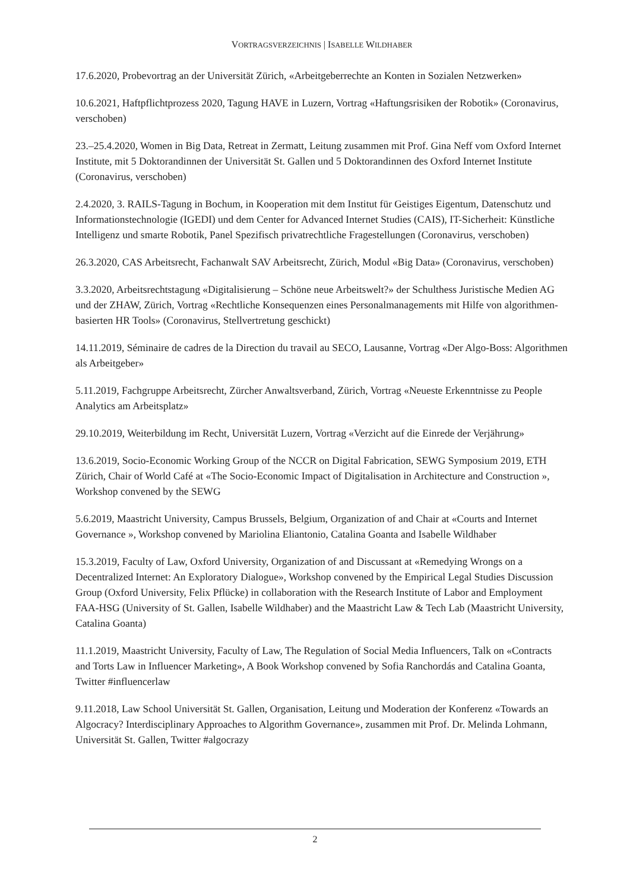VORTRAGSVERZEICHNIS | ISABELLE WILDHABER
17.6.2020, Probevortrag an der Universität Zürich, «Arbeitgeberrechte an Konten in Sozialen Netzwerken»
10.6.2021, Haftpflichtprozess 2020, Tagung HAVE in Luzern, Vortrag «Haftungsrisiken der Robotik» (Coronavirus, verschoben)
23.–25.4.2020, Women in Big Data, Retreat in Zermatt, Leitung zusammen mit Prof. Gina Neff vom Oxford Internet Institute, mit 5 Doktorandinnen der Universität St. Gallen und 5 Doktorandinnen des Oxford Internet Institute (Coronavirus, verschoben)
2.4.2020, 3. RAILS-Tagung in Bochum, in Kooperation mit dem Institut für Geistiges Eigentum, Datenschutz und Informationstechnologie (IGEDI) und dem Center for Advanced Internet Studies (CAIS), IT-Sicherheit: Künstliche Intelligenz und smarte Robotik, Panel Spezifisch privatrechtliche Fragestellungen (Coronavirus, verschoben)
26.3.2020, CAS Arbeitsrecht, Fachanwalt SAV Arbeitsrecht, Zürich, Modul «Big Data» (Coronavirus, verschoben)
3.3.2020, Arbeitsrechtstagung «Digitalisierung – Schöne neue Arbeitswelt?» der Schulthess Juristische Medien AG und der ZHAW, Zürich, Vortrag «Rechtliche Konsequenzen eines Personalmanagements mit Hilfe von algorithmen-basierten HR Tools» (Coronavirus, Stellvertretung geschickt)
14.11.2019, Séminaire de cadres de la Direction du travail au SECO, Lausanne, Vortrag «Der Algo-Boss: Algorithmen als Arbeitgeber»
5.11.2019, Fachgruppe Arbeitsrecht, Zürcher Anwaltsverband, Zürich, Vortrag «Neueste Erkenntnisse zu People Analytics am Arbeitsplatz»
29.10.2019, Weiterbildung im Recht, Universität Luzern, Vortrag «Verzicht auf die Einrede der Verjährung»
13.6.2019, Socio-Economic Working Group of the NCCR on Digital Fabrication, SEWG Symposium 2019, ETH Zürich, Chair of World Café at «The Socio-Economic Impact of Digitalisation in Architecture and Construction », Workshop convened by the SEWG
5.6.2019, Maastricht University, Campus Brussels, Belgium, Organization of and Chair at «Courts and Internet Governance », Workshop convened by Mariolina Eliantonio, Catalina Goanta and Isabelle Wildhaber
15.3.2019, Faculty of Law, Oxford University, Organization of and Discussant at «Remedying Wrongs on a Decentralized Internet: An Exploratory Dialogue», Workshop convened by the Empirical Legal Studies Discussion Group (Oxford University, Felix Pflücke) in collaboration with the Research Institute of Labor and Employment FAA-HSG (University of St. Gallen, Isabelle Wildhaber) and the Maastricht Law & Tech Lab (Maastricht University, Catalina Goanta)
11.1.2019, Maastricht University, Faculty of Law, The Regulation of Social Media Influencers, Talk on «Contracts and Torts Law in Influencer Marketing», A Book Workshop convened by Sofia Ranchordás and Catalina Goanta, Twitter #influencerlaw
9.11.2018, Law School Universität St. Gallen, Organisation, Leitung und Moderation der Konferenz «Towards an Algocracy? Interdisciplinary Approaches to Algorithm Governance», zusammen mit Prof. Dr. Melinda Lohmann, Universität St. Gallen, Twitter #algocrazy
2